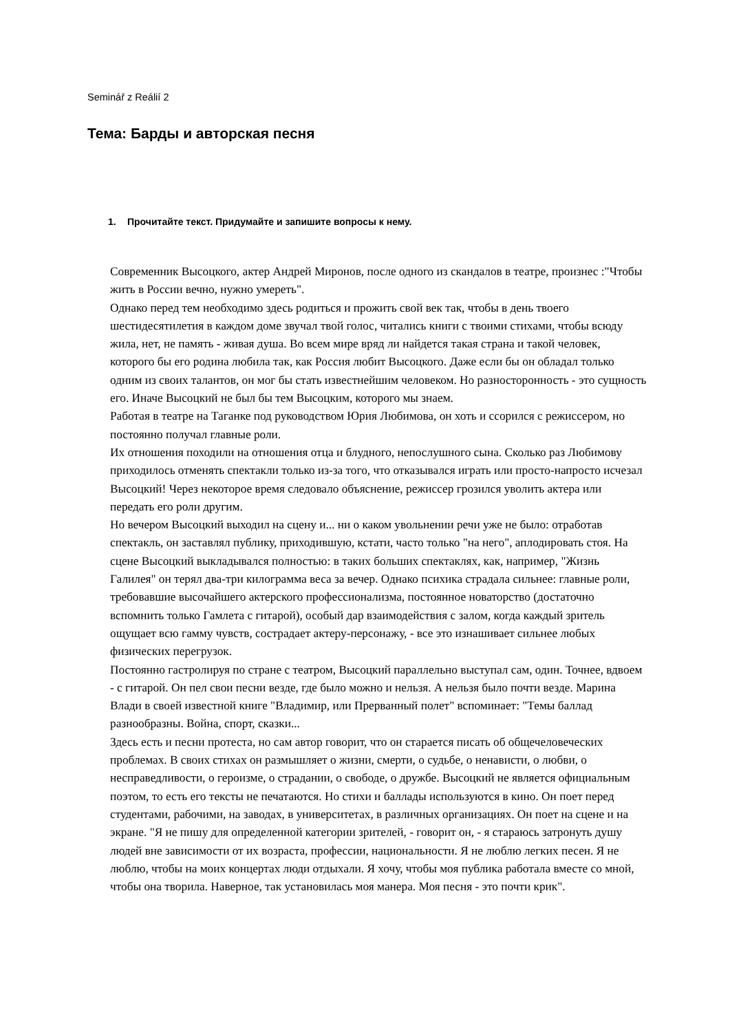Seminář z Reálií 2
Тема: Барды и авторская песня
1. Прочитайте текст. Придумайте и запишите вопросы к нему.
Современник Высоцкого, актер Андрей Миронов, после одного из скандалов в театре, произнес :"Чтобы жить в России вечно, нужно умереть".
Однако перед тем необходимо здесь родиться и прожить свой век так, чтобы в день твоего шестидесятилетия в каждом доме звучал твой голос, читались книги с твоими стихами, чтобы всюду жила, нет, не память - живая душа. Во всем мире вряд ли найдется такая страна и такой человек, которого бы его родина любила так, как Россия любит Высоцкого. Даже если бы он обладал только одним из своих талантов, он мог бы стать известнейшим человеком. Но разносторонность - это сущность его. Иначе Высоцкий не был бы тем Высоцким, которого мы знаем.
Работая в театре на Таганке под руководством Юрия Любимова, он хоть и ссорился с режиссером, но постоянно получал главные роли.
Их отношения походили на отношения отца и блудного, непослушного сына. Сколько раз Любимову приходилось отменять спектакли только из-за того, что отказывался играть или просто-напросто исчезал Высоцкий! Через некоторое время следовало объяснение, режиссер грозился уволить актера или передать его роли другим.
Но вечером Высоцкий выходил на сцену и... ни о каком увольнении речи уже не было: отработав спектакль, он заставлял публику, приходившую, кстати, часто только "на него", аплодировать стоя. На сцене Высоцкий выкладывался полностью: в таких больших спектаклях, как, например, "Жизнь Галилея" он терял два-три килограмма веса за вечер. Однако психика страдала сильнее: главные роли, требовавшие высочайшего актерского профессионализма, постоянное новаторство (достаточно вспомнить только Гамлета с гитарой), особый дар взаимодействия с залом, когда каждый зритель ощущает всю гамму чувств, сострадает актеру-персонажу, - все это изнашивает сильнее любых физических перегрузок.
Постоянно гастролируя по стране с театром, Высоцкий параллельно выступал сам, один. Точнее, вдвоем - с гитарой. Он пел свои песни везде, где было можно и нельзя. А нельзя было почти везде. Марина Влади в своей известной книге "Владимир, или Прерванный полет" вспоминает: "Темы баллад разнообразны. Война, спорт, сказки...
Здесь есть и песни протеста, но сам автор говорит, что он старается писать об общечеловеческих проблемах. В своих стихах он размышляет о жизни, смерти, о судьбе, о ненависти, о любви, о несправедливости, о героизме, о страдании, о свободе, о дружбе. Высоцкий не является официальным поэтом, то есть его тексты не печатаются. Но стихи и баллады используются в кино. Он поет перед студентами, рабочими, на заводах, в университетах, в различных организациях. Он поет на сцене и на экране. "Я не пишу для определенной категории зрителей, - говорит он, - я стараюсь затронуть душу людей вне зависимости от их возраста, профессии, национальности. Я не люблю легких песен. Я не люблю, чтобы на моих концертах люди отдыхали. Я хочу, чтобы моя публика работала вместе со мной, чтобы она творила. Наверное, так установилась моя манера. Моя песня - это почти крик".